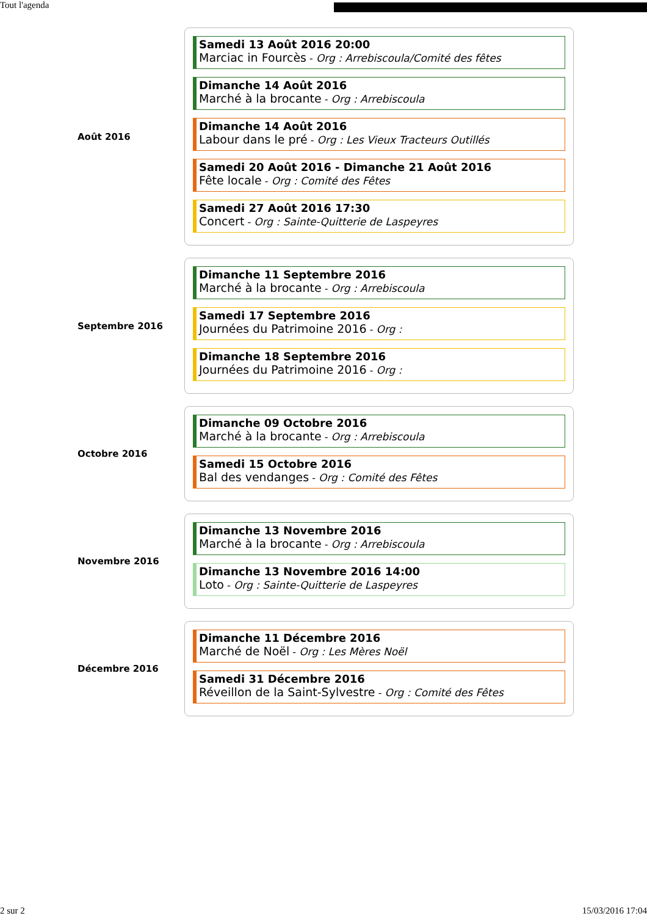Tout l'agenda
Août 2016
Samedi 13 Août 2016 20:00
Marciac in Fourcès - Org : Arrebiscoula/Comité des fêtes
Dimanche 14 Août 2016
Marché à la brocante - Org : Arrebiscoula
Dimanche 14 Août 2016
Labour dans le pré - Org : Les Vieux Tracteurs Outillés
Samedi 20 Août 2016 - Dimanche 21 Août 2016
Fête locale - Org : Comité des Fêtes
Samedi 27 Août 2016 17:30
Concert - Org : Sainte-Quitterie de Laspeyres
Septembre 2016
Dimanche 11 Septembre 2016
Marché à la brocante - Org : Arrebiscoula
Samedi 17 Septembre 2016
Journées du Patrimoine 2016 - Org :
Dimanche 18 Septembre 2016
Journées du Patrimoine 2016 - Org :
Octobre 2016
Dimanche 09 Octobre 2016
Marché à la brocante - Org : Arrebiscoula
Samedi 15 Octobre 2016
Bal des vendanges - Org : Comité des Fêtes
Novembre 2016
Dimanche 13 Novembre 2016
Marché à la brocante - Org : Arrebiscoula
Dimanche 13 Novembre 2016 14:00
Loto - Org : Sainte-Quitterie de Laspeyres
Décembre 2016
Dimanche 11 Décembre 2016
Marché de Noël - Org : Les Mères Noël
Samedi 31 Décembre 2016
Réveillon de la Saint-Sylvestre - Org : Comité des Fêtes
2 sur 2 15/03/2016 17:04